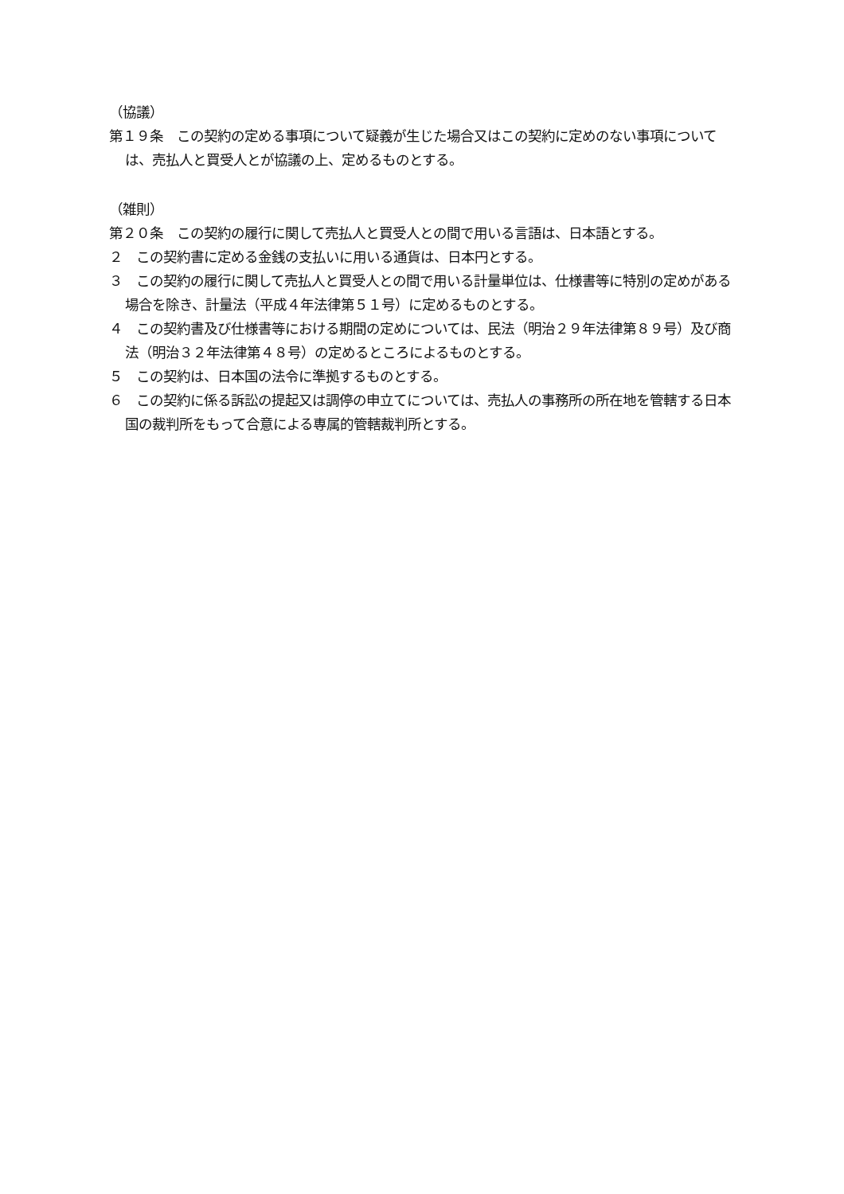（協議）
第１９条　この契約の定める事項について疑義が生じた場合又はこの契約に定めのない事項については、売払人と買受人とが協議の上、定めるものとする。
（雑則）
第２０条　この契約の履行に関して売払人と買受人との間で用いる言語は、日本語とする。
２　この契約書に定める金銭の支払いに用いる通貨は、日本円とする。
３　この契約の履行に関して売払人と買受人との間で用いる計量単位は、仕様書等に特別の定めがある場合を除き、計量法（平成４年法律第５１号）に定めるものとする。
４　この契約書及び仕様書等における期間の定めについては、民法（明治２９年法律第８９号）及び商法（明治３２年法律第４８号）の定めるところによるものとする。
５　この契約は、日本国の法令に準拠するものとする。
６　この契約に係る訴訟の提起又は調停の申立てについては、売払人の事務所の所在地を管轄する日本国の裁判所をもって合意による専属的管轄裁判所とする。